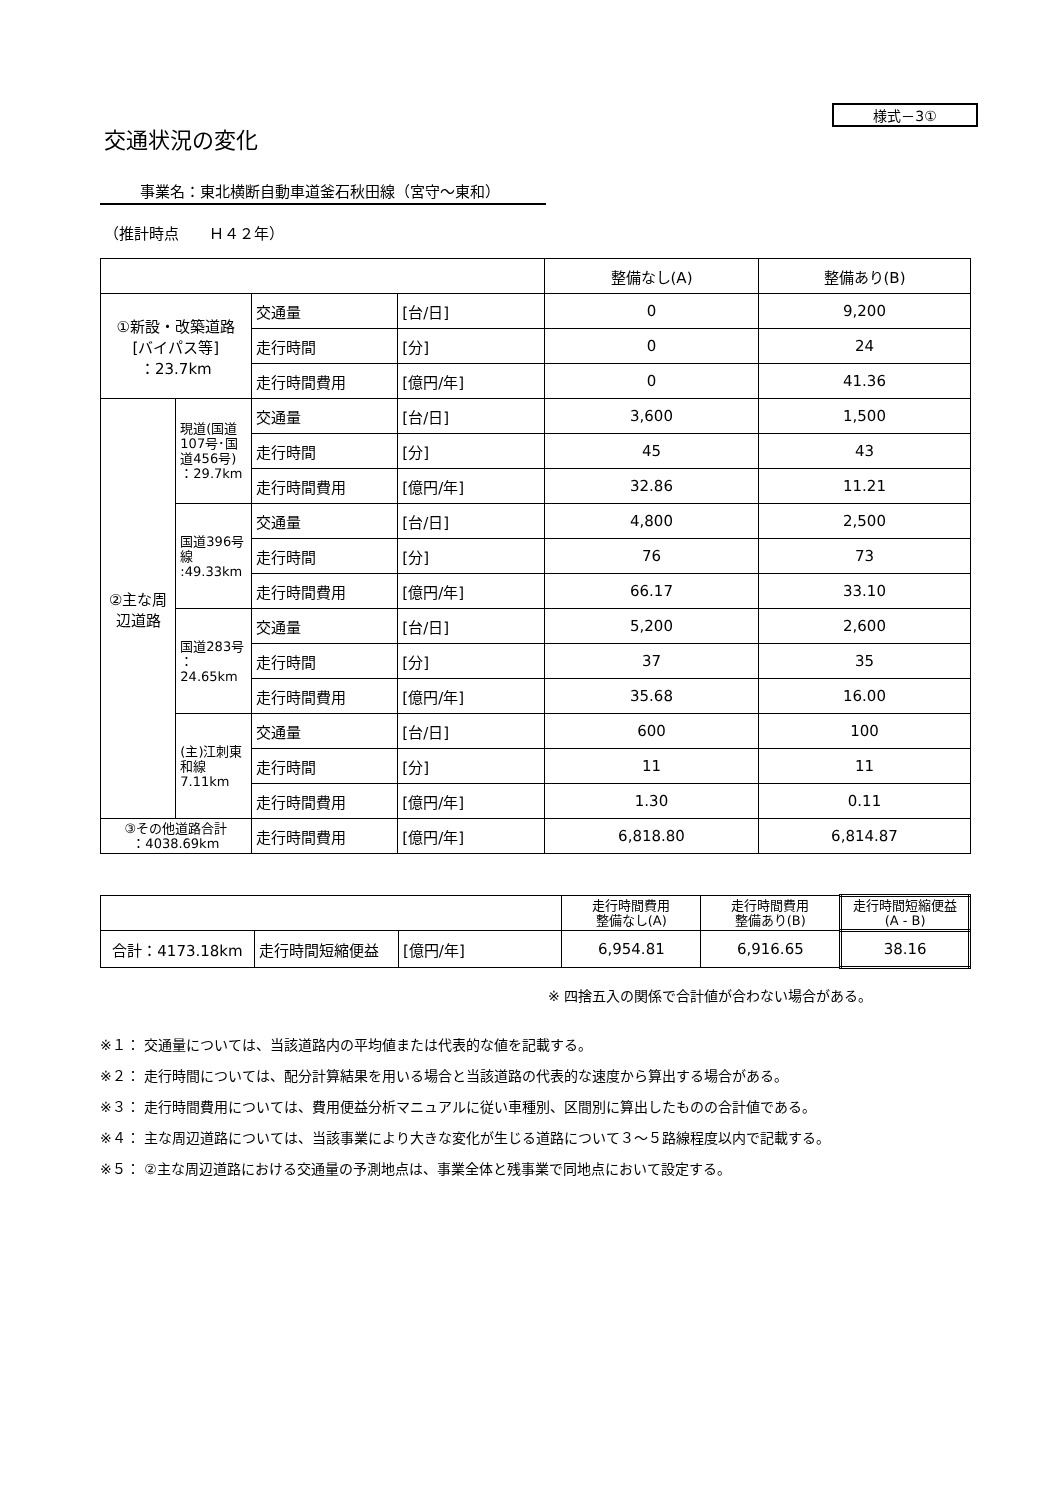様式－3①
交通状況の変化
事業名：東北横断自動車道釜石秋田線（宮守～東和）
（推計時点　　Ｈ４２年）
| | | | | 整備なし(A) | 整備あり(B) |
| ①新設・改築道路 [バイパス等] ：23.7km | | 交通量 | [台/日] | 0 | 9,200 |
| | | 走行時間 | [分] | 0 | 24 |
| | | 走行時間費用 | [億円/年] | 0 | 41.36 |
| ②主な周 辺道路 | 現道(国道107号･国道456号) ：29.7km | 交通量 | [台/日] | 3,600 | 1,500 |
| | | 走行時間 | [分] | 45 | 43 |
| | | 走行時間費用 | [億円/年] | 32.86 | 11.21 |
| | 国道396号線 :49.33km | 交通量 | [台/日] | 4,800 | 2,500 |
| | | 走行時間 | [分] | 76 | 73 |
| | | 走行時間費用 | [億円/年] | 66.17 | 33.10 |
| | 国道283号 ： 24.65km | 交通量 | [台/日] | 5,200 | 2,600 |
| | | 走行時間 | [分] | 37 | 35 |
| | | 走行時間費用 | [億円/年] | 35.68 | 16.00 |
| | (主)江刺東和線 7.11km | 交通量 | [台/日] | 600 | 100 |
| | | 走行時間 | [分] | 11 | 11 |
| | | 走行時間費用 | [億円/年] | 1.30 | 0.11 |
| ③その他道路合計 ：4038.69km | | 走行時間費用 | [億円/年] | 6,818.80 | 6,814.87 |
| | | | 走行時間費用 整備なし(A) | 走行時間費用 整備あり(B) | 走行時間短縮便益 (A - B) |
| 合計：4173.18km | 走行時間短縮便益 | [億円/年] | 6,954.81 | 6,916.65 | 38.16 |
※ 四捨五入の関係で合計値が合わない場合がある。
※１： 交通量については、当該道路内の平均値または代表的な値を記載する。
※２： 走行時間については、配分計算結果を用いる場合と当該道路の代表的な速度から算出する場合がある。
※３： 走行時間費用については、費用便益分析マニュアルに従い車種別、区間別に算出したものの合計値である。
※４： 主な周辺道路については、当該事業により大きな変化が生じる道路について３～５路線程度以内で記載する。
※５： ②主な周辺道路における交通量の予測地点は、事業全体と残事業で同地点において設定する。